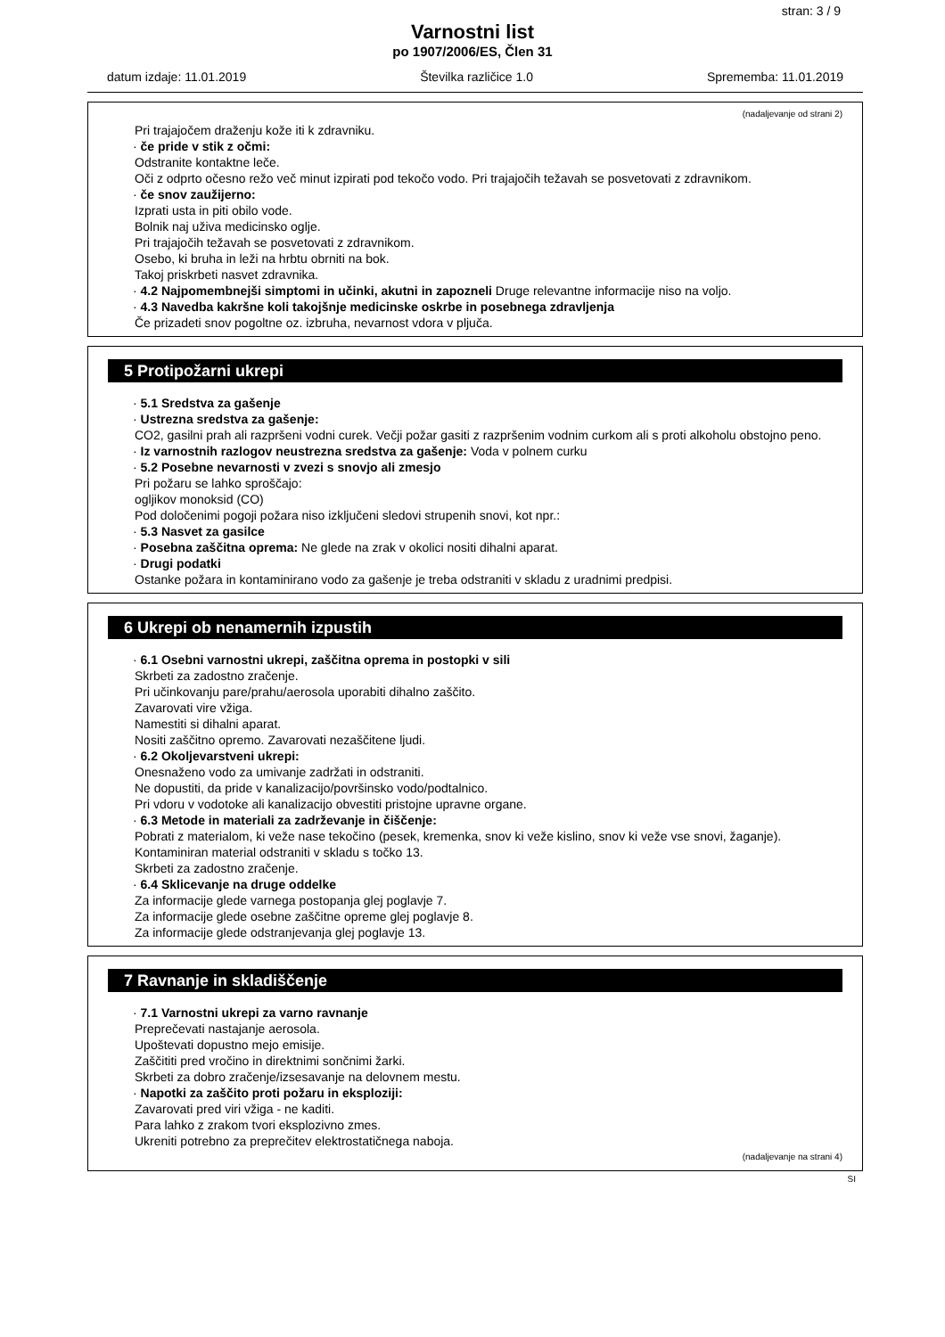stran: 3 / 9
Varnostni list
po 1907/2006/ES, Člen 31
datum izdaje: 11.01.2019 Številka različice 1.0 Sprememba: 11.01.2019
(nadaljevanje od strani 2)
Pri trajajočem draženju kože iti k zdravniku.
· če pride v stik z očmi:
Odstranite kontaktne leče.
Oči z odprto očesno režo več minut izpirati pod tekočo vodo. Pri trajajočih težavah se posvetovati z zdravnikom.
· če snov zaužijerno:
Izprati usta in piti obilo vode.
Bolnik naj uživa medicinsko oglje.
Pri trajajočih težavah se posvetovati z zdravnikom.
Osebo, ki bruha in leži na hrbtu obrniti na bok.
Takoj priskrbeti nasvet zdravnika.
· 4.2 Najpomembnejši simptomi in učinki, akutni in zapozneli Druge relevantne informacije niso na voljo.
· 4.3 Navedba kakršne koli takojšnje medicinske oskrbe in posebnega zdravljenja
Če prizadeti snov pogoltne oz. izbruha, nevarnost vdora v pljuča.
5 Protipožarni ukrepi
· 5.1 Sredstva za gašenje
· Ustrezna sredstva za gašenje:
CO2, gasilni prah ali razpršeni vodni curek. Večji požar gasiti z razpršenim vodnim curkom ali s proti alkoholu obstojno peno.
· Iz varnostnih razlogov neustrezna sredstva za gašenje: Voda v polnem curku
· 5.2 Posebne nevarnosti v zvezi s snovjo ali zmesjo
Pri požaru se lahko sproščajo:
ogljikov monoksid (CO)
Pod določenimi pogoji požara niso izključeni sledovi strupenih snovi, kot npr.:
· 5.3 Nasvet za gasilce
· Posebna zaščitna oprema: Ne glede na zrak v okolici nositi dihalni aparat.
· Drugi podatki
Ostanke požara in kontaminirano vodo za gašenje je treba odstraniti v skladu z uradnimi predpisi.
6 Ukrepi ob nenamernih izpustih
· 6.1 Osebni varnostni ukrepi, zaščitna oprema in postopki v sili
Skrbeti za zadostno zračenje.
Pri učinkovanju pare/prahu/aerosola uporabiti dihalno zaščito.
Zavarovati vire vžiga.
Namestiti si dihalni aparat.
Nositi zaščitno opremo. Zavarovati nezaščitene ljudi.
· 6.2 Okoljevarstveni ukrepi:
Onesnaženo vodo za umivanje zadržati in odstraniti.
Ne dopustiti, da pride v kanalizacijo/površinsko vodo/podtalnico.
Pri vdoru v vodotoke ali kanalizacijo obvestiti pristojne upravne organe.
· 6.3 Metode in materiali za zadrževanje in čiščenje:
Pobrati z materialom, ki veže nase tekočino (pesek, kremenka, snov ki veže kislino, snov ki veže vse snovi, žaganje).
Kontaminiran material odstraniti v skladu s točko 13.
Skrbeti za zadostno zračenje.
· 6.4 Sklicevanje na druge oddelke
Za informacije glede varnega postopanja glej poglavje 7.
Za informacije glede osebne zaščitne opreme glej poglavje 8.
Za informacije glede odstranjevanja glej poglavje 13.
7 Ravnanje in skladiščenje
· 7.1 Varnostni ukrepi za varno ravnanje
Preprečevati nastajanje aerosola.
Upoštevati dopustno mejo emisije.
Zaščititi pred vročino in direktnimi sončnimi žarki.
Skrbeti za dobro zračenje/izsesavanje na delovnem mestu.
· Napotki za zaščito proti požaru in eksploziji:
Zavarovati pred viri vžiga - ne kaditi.
Para lahko z zrakom tvori eksplozivno zmes.
Ukreniti potrebno za preprečitev elektrostatičnega naboja.
(nadaljevanje na strani 4)
SI